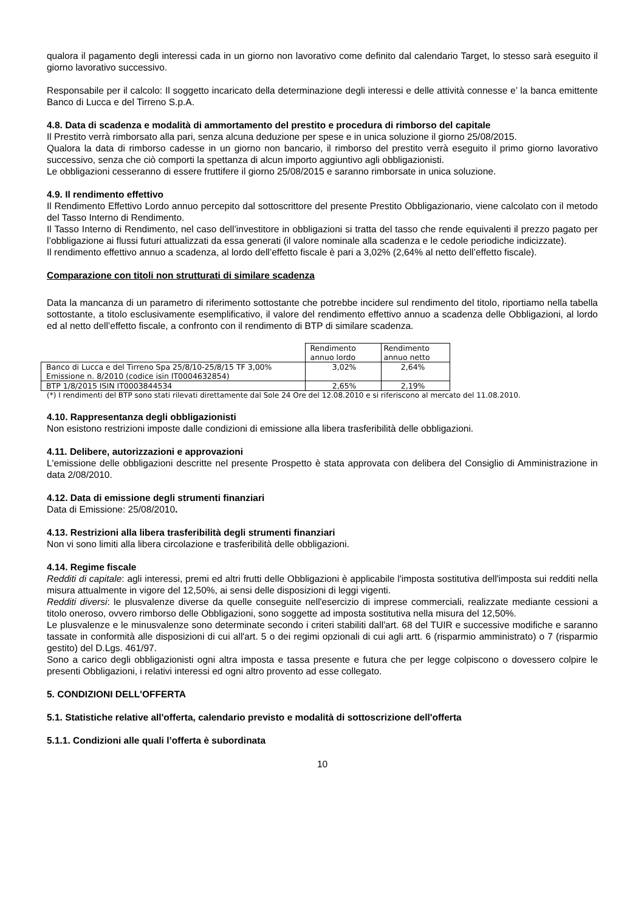qualora il pagamento degli interessi cada in un giorno non lavorativo come definito dal calendario Target, lo stesso sarà eseguito il giorno lavorativo successivo.
Responsabile per il calcolo: Il soggetto incaricato della determinazione degli interessi e delle attività connesse e’ la banca emittente Banco di Lucca e del Tirreno S.p.A.
4.8. Data di scadenza e modalità di ammortamento del prestito e procedura di rimborso del capitale
Il Prestito verrà rimborsato alla pari, senza alcuna deduzione per spese e in unica soluzione il giorno 25/08/2015.
Qualora la data di rimborso cadesse in un giorno non bancario, il rimborso del prestito verrà eseguito il primo giorno lavorativo successivo, senza che ciò comporti la spettanza di alcun importo aggiuntivo agli obbligazionisti.
Le obbligazioni cesseranno di essere fruttifere il giorno 25/08/2015 e saranno rimborsate in unica soluzione.
4.9. Il rendimento effettivo
Il Rendimento Effettivo Lordo annuo percepito dal sottoscrittore del presente Prestito Obbligazionario, viene calcolato con il metodo del Tasso Interno di Rendimento.
Il Tasso Interno di Rendimento, nel caso dell’investitore in obbligazioni si tratta del tasso che rende equivalenti il prezzo pagato per l’obbligazione ai flussi futuri attualizzati da essa generati (il valore nominale alla scadenza e le cedole periodiche indicizzate).
Il rendimento effettivo annuo a scadenza, al lordo dell’effetto fiscale è pari a 3,02% (2,64% al netto dell’effetto fiscale).
Comparazione con titoli non strutturati di similare scadenza
Data la mancanza di un parametro di riferimento sottostante che potrebbe incidere sul rendimento del titolo, riportiamo nella tabella sottostante, a titolo esclusivamente esemplificativo, il valore del rendimento effettivo annuo a scadenza delle Obbligazioni, al lordo ed al netto dell’effetto fiscale, a confronto con il rendimento di BTP di similare scadenza.
| | Rendimento annuo lordo | Rendimento annuo netto |
| Banco di Lucca e del Tirreno Spa 25/8/10-25/8/15 TF 3,00% Emissione n. 8/2010 (codice isin IT0004632854) | 3,02% | 2,64% |
| BTP 1/8/2015 ISIN IT0003844534 | 2,65% | 2,19% |
(*) I rendimenti del BTP sono stati rilevati direttamente dal Sole 24 Ore del 12.08.2010 e si riferiscono al mercato del 11.08.2010.
4.10. Rappresentanza degli obbligazionisti
Non esistono restrizioni imposte dalle condizioni di emissione alla libera trasferibilità delle obbligazioni.
4.11. Delibere, autorizzazioni e approvazioni
L'emissione delle obbligazioni descritte nel presente Prospetto è stata approvata con delibera del Consiglio di Amministrazione in data 2/08/2010.
4.12. Data di emissione degli strumenti finanziari
Data di Emissione: 25/08/2010.
4.13. Restrizioni alla libera trasferibilità degli strumenti finanziari
Non vi sono limiti alla libera circolazione e trasferibilità delle obbligazioni.
4.14. Regime fiscale
Redditi di capitale: agli interessi, premi ed altri frutti delle Obbligazioni è applicabile l'imposta sostitutiva dell'imposta sui redditi nella misura attualmente in vigore del 12,50%, ai sensi delle disposizioni di leggi vigenti.
Redditi diversi: le plusvalenze diverse da quelle conseguite nell'esercizio di imprese commerciali, realizzate mediante cessioni a titolo oneroso, ovvero rimborso delle Obbligazioni, sono soggette ad imposta sostitutiva nella misura del 12,50%.
Le plusvalenze e le minusvalenze sono determinate secondo i criteri stabiliti dall'art. 68 del TUIR e successive modifiche e saranno tassate in conformità alle disposizioni di cui all'art. 5 o dei regimi opzionali di cui agli artt. 6 (risparmio amministrato) o 7 (risparmio gestito) del D.Lgs. 461/97.
Sono a carico degli obbligazionisti ogni altra imposta e tassa presente e futura che per legge colpiscono o dovessero colpire le presenti Obbligazioni, i relativi interessi ed ogni altro provento ad esse collegato.
5. CONDIZIONI DELL'OFFERTA
5.1. Statistiche relative all'offerta, calendario previsto e modalità di sottoscrizione dell'offerta
5.1.1. Condizioni alle quali l’offerta è subordinata
10